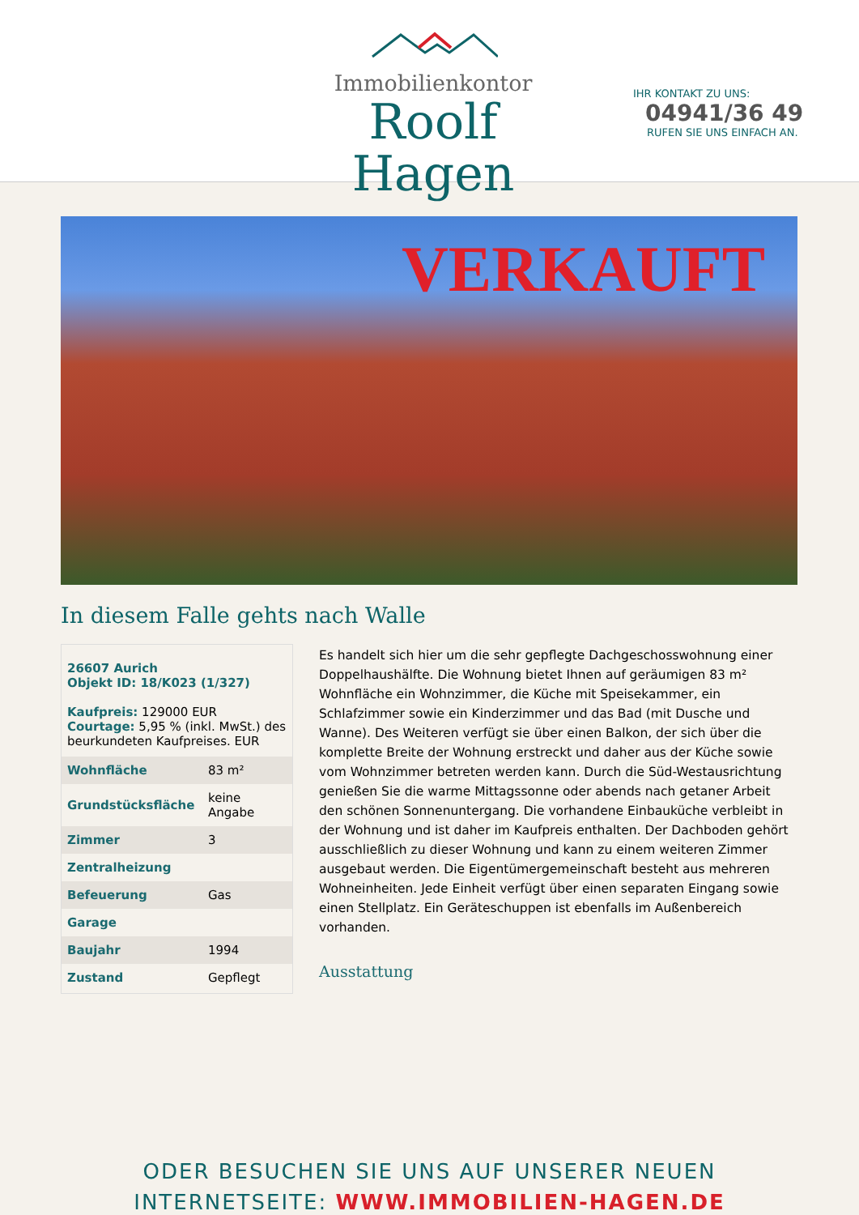Immobilienkontor
Roolf Hagen
IHR KONTAKT ZU UNS:
04941/36 49
RUFEN SIE UNS EINFACH AN.
VERKAUFT
In diesem Falle gehts nach Walle
26607 Aurich
Objekt ID: 18/K023 (1/327)
Kaufpreis: 129000 EUR
Courtage: 5,95 % (inkl. MwSt.) des beurkundeten Kaufpreises. EUR
| Wohnfläche | 83 m² |
| Grundstücksfläche | keine Angabe |
| Zimmer | 3 |
| Zentralheizung | |
| Befeuerung | Gas |
| Garage | |
| Baujahr | 1994 |
| Zustand | Gepflegt |
Es handelt sich hier um die sehr gepflegte Dachgeschosswohnung einer Doppelhaushälfte. Die Wohnung bietet Ihnen auf geräumigen 83 m² Wohnfläche ein Wohnzimmer, die Küche mit Speisekammer, ein Schlafzimmer sowie ein Kinderzimmer und das Bad (mit Dusche und Wanne). Des Weiteren verfügt sie über einen Balkon, der sich über die komplette Breite der Wohnung erstreckt und daher aus der Küche sowie vom Wohnzimmer betreten werden kann. Durch die Süd-Westausrichtung genießen Sie die warme Mittagssonne oder abends nach getaner Arbeit den schönen Sonnenuntergang. Die vorhandene Einbauküche verbleibt in der Wohnung und ist daher im Kaufpreis enthalten. Der Dachboden gehört ausschließlich zu dieser Wohnung und kann zu einem weiteren Zimmer ausgebaut werden. Die Eigentümergemeinschaft besteht aus mehreren Wohneinheiten. Jede Einheit verfügt über einen separaten Eingang sowie einen Stellplatz. Ein Geräteschuppen ist ebenfalls im Außenbereich vorhanden.
Ausstattung
ODER BESUCHEN SIE UNS AUF UNSERER NEUEN
INTERNETSEITE: WWW.IMMOBILIEN-HAGEN.DE